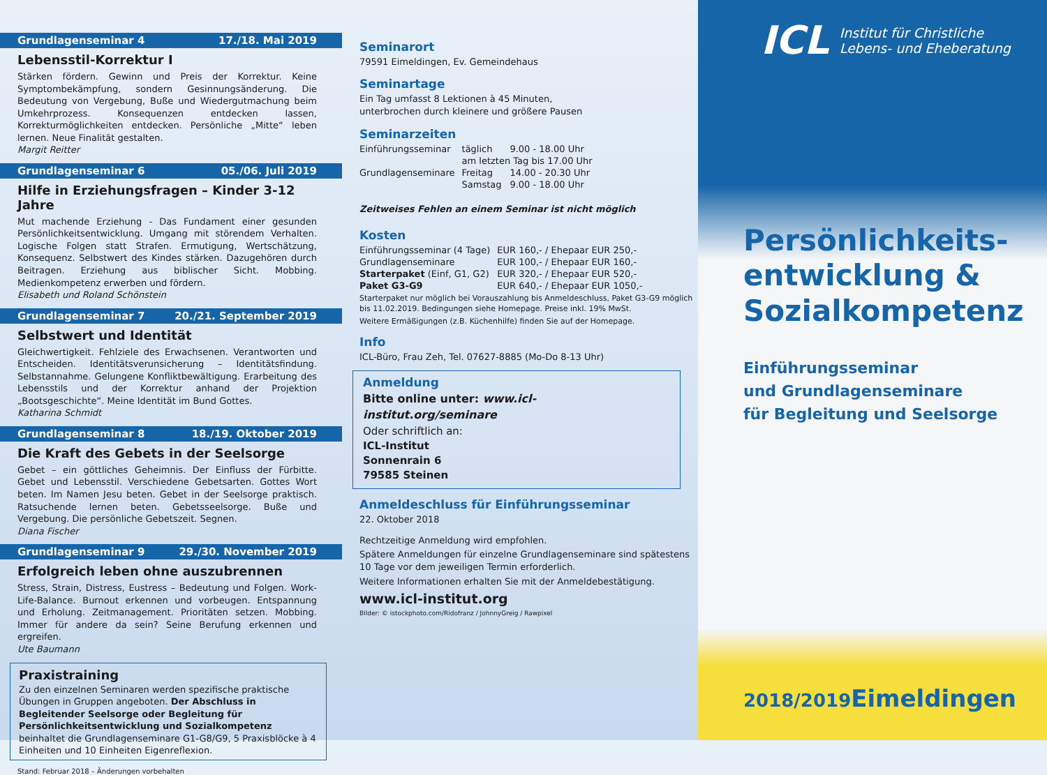Grundlagenseminar 4 17./18. Mai 2019
Lebensstil-Korrektur I
Stärken fördern. Gewinn und Preis der Korrektur. Keine Symptombekämpfung, sondern Gesinnungsänderung. Die Bedeutung von Vergebung, Buße und Wiedergutmachung beim Umkehrprozess. Konsequenzen entdecken lassen, Korrekturmöglichkeiten entdecken. Persönliche „Mitte“ leben lernen. Neue Finalität gestalten.
Margit Reitter
Grundlagenseminar 6 05./06. Juli 2019
Hilfe in Erziehungsfragen – Kinder 3-12 Jahre
Mut machende Erziehung - Das Fundament einer gesunden Persönlichkeitsentwicklung. Umgang mit störendem Verhalten. Logische Folgen statt Strafen. Ermutigung, Wertschätzung, Konsequenz. Selbstwert des Kindes stärken. Dazugehören durch Beitragen. Erziehung aus biblischer Sicht. Mobbing. Medienkompetenz erwerben und fördern.
Elisabeth und Roland Schönstein
Grundlagenseminar 7 20./21. September 2019
Selbstwert und Identität
Gleichwertigkeit. Fehlziele des Erwachsenen. Verantworten und Entscheiden. Identitätsverunsicherung – Identitätsfindung. Selbstannahme. Gelungene Konfliktbewältigung. Erarbeitung des Lebensstils und der Korrektur anhand der Projektion „Bootsgeschichte“. Meine Identität im Bund Gottes.
Katharina Schmidt
Grundlagenseminar 8 18./19. Oktober 2019
Die Kraft des Gebets in der Seelsorge
Gebet – ein göttliches Geheimnis. Der Einfluss der Fürbitte. Gebet und Lebensstil. Verschiedene Gebetsarten. Gottes Wort beten. Im Namen Jesu beten. Gebet in der Seelsorge praktisch. Ratsuchende lernen beten. Gebetsseelsorge. Buße und Vergebung. Die persönliche Gebetszeit. Segnen.
Diana Fischer
Grundlagenseminar 9 29./30. November 2019
Erfolgreich leben ohne auszubrennen
Stress, Strain, Distress, Eustress – Bedeutung und Folgen. Work-Life-Balance. Burnout erkennen und vorbeugen. Entspannung und Erholung. Zeitmanagement. Prioritäten setzen. Mobbing. Immer für andere da sein? Seine Berufung erkennen und ergreifen.
Ute Baumann
Praxistraining
Zu den einzelnen Seminaren werden spezifische praktische Übungen in Gruppen angeboten. Der Abschluss in Begleitender Seelsorge oder Begleitung für Persönlichkeitsentwicklung und Sozialkompetenz beinhaltet die Grundlagenseminare G1-G8/G9, 5 Praxisblöcke à 4 Einheiten und 10 Einheiten Eigenreflexion.
Stand: Februar 2018 – Änderungen vorbehalten
Seminarort
79591 Eimeldingen, Ev. Gemeindehaus
Seminartage
Ein Tag umfasst 8 Lektionen à 45 Minuten,
unterbrochen durch kleinere und größere Pausen
Seminarzeiten
| Einführungsseminar | täglich | 9.00 - 18.00 Uhr |
| | am letzten Tag bis 17.00 Uhr | |
| Grundlagenseminare | Freitag | 14.00 - 20.30 Uhr |
| | Samstag | 9.00 - 18.00 Uhr |
Zeitweises Fehlen an einem Seminar ist nicht möglich
Kosten
| Einführungsseminar (4 Tage) | EUR 160,- / Ehepaar EUR 250,- |
| Grundlagenseminare | EUR 100,- / Ehepaar EUR 160,- |
| Starterpaket (Einf, G1, G2) | EUR 320,- / Ehepaar EUR 520,- |
| Paket G3-G9 | EUR 640,- / Ehepaar EUR 1050,- |
Starterpaket nur möglich bei Vorauszahlung bis Anmeldeschluss, Paket G3-G9 möglich bis 11.02.2019. Bedingungen siehe Homepage. Preise inkl. 19% MwSt.
Weitere Ermäßigungen (z.B. Küchenhilfe) finden Sie auf der Homepage.
Info
ICL-Büro, Frau Zeh, Tel. 07627-8885 (Mo-Do 8-13 Uhr)
Anmeldung
Bitte online unter: www.icl-institut.org/seminare
Oder schriftlich an:
ICL-Institut
Sonnenrain 6
79585 Steinen
Anmeldeschluss für Einführungsseminar
22. Oktober 2018
Rechtzeitige Anmeldung wird empfohlen.
Spätere Anmeldungen für einzelne Grundlagenseminare sind spätestens 10 Tage vor dem jeweiligen Termin erforderlich.
Weitere Informationen erhalten Sie mit der Anmeldebestätigung.
www.icl-institut.org
Bilder: © istockphoto.com/Ridofranz / JohnnyGreig / Rawpixel
ICL Institut für Christliche
Lebens- und Eheberatung
Persönlichkeits-
entwicklung &
Sozialkompetenz
Einführungsseminar
und Grundlagenseminare
für Begleitung und Seelsorge
2018/2019 Eimeldingen